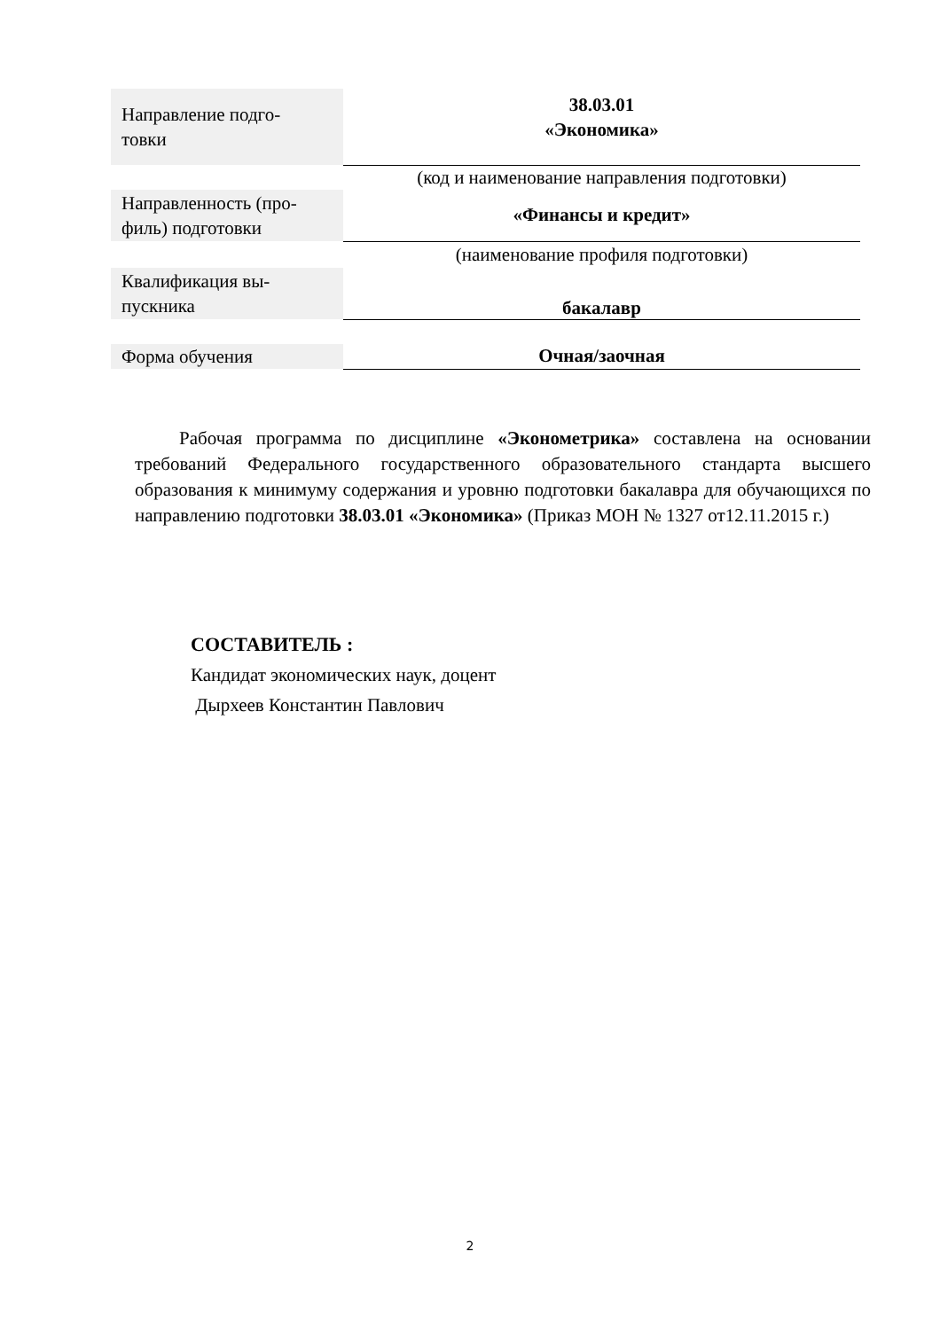| Направление подго- товки | 38.03.01 «Экономика» |
| | (код и наименование направления подготовки) |
| Направленность (про- филь) подготовки | «Финансы и кредит» |
| | (наименование профиля подготовки) |
| Квалификация вы- пускника | бакалавр |
| Форма обучения | Очная/заочная |
Рабочая программа по дисциплине «Эконометрика» составлена на основании требований Федерального государственного образовательного стандарта высшего образования к минимуму содержания и уровню подготовки бакалавра для обучающихся по направлению подготовки 38.03.01 «Экономика» (Приказ МОН № 1327 от12.11.2015 г.)
СОСТАВИТЕЛЬ :
Кандидат экономических наук, доцент
Дырхеев Константин Павлович
2